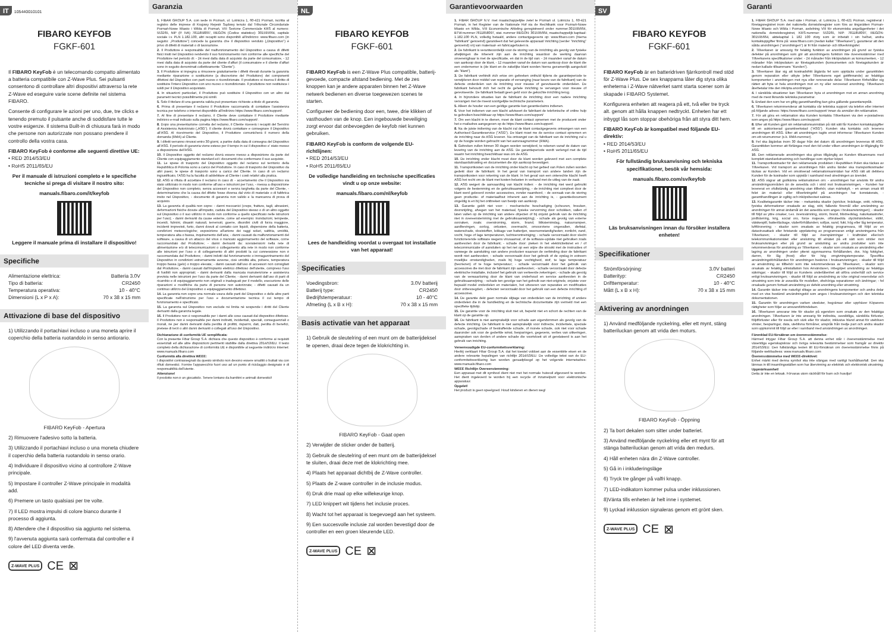IT 105440010101
FIBARO KEYFOB
FGKF-601
Il FIBARO KeyFob è un telecomando compatto alimentato a batteria compatibile con Z-Wave Plus. Sei pulsanti consentono di controllare altri dispositivi attraverso la rete Z-Wave ed eseguire varie scene definite nel sistema FIBARO.
Consente di configurare le azioni per uno, due, tre clicks e tenendo premuto il pulsante anche di soddisfare tutte le vostre esigenze. Il sistema Built-in di chiusura farà in modo che persone non autorizzate non possano prendere il controllo della vostra casa.
FIBARO KeyFob è conforme alle seguenti direttive UE:
• RED 2014/53/EU
• RoHS 2011/65/EU
Per il manuale di istruzioni completo e le specifiche tecniche si prega di visitare il nostro sito:
manuals.fibaro.com/it/keyfob
Leggere il manuale prima di installare il dispositivo!
Specifiche
| Alimentazione elettrica: | Batteria 3.0V |
| Tipo di batteria: | CR2450 |
| Temperatura operativa: | 10 - 40°C |
| Dimensioni (L x P x A): | 70 x 38 x 15 mm |
Attivazione di base del dispositivo
1) Utilizzando il portachiavi incluso o una moneta aprire il coperchio della batteria ruotandolo in senso antiorario.
FIBARO KeyFob - Apertura
2) Rimuovere l'adesivo sotto la batteria.
3) Utilizzando il portachiavi incluso o una moneta chiudere il coperchio della batteria ruotandolo in senso orario.
4) Individuare il dispositivo vicino al controllore Z-Wave principale.
5) Impostare il controller Z-Wave principale in modalità add.
6) Premere un tasto qualsiasi per tre volte.
7) Il LED mostra impulsi di colore bianco durante il processo di aggiunta.
8) Attendere che il dispositivo sia aggiunto nel sistema.
9) l'avvenuta aggiunta sarà confermata dal controller e il colore del LED diventa verde.
Z-WAVE PLUS CE ⊠
Garanzia
1. FIBAR GROUP S.A. con sede in Poznań, ul. Lotnicza 1, 60-421 Poznań, iscritta al registro delle imprese di Krajowy Rejestr Sądowy tenuto dal Tribunale Circondariale Poznań-Nowe Miasto i Wilda di Poznań, VIII Sezione Commerciale KRS al numero: 553265, NIP (P. IVA) 7811858097, REGON (Codice statistico): 301595664, capitale sociale i.v. PLN 1.182.100, altri recapiti sono disponibili all'indirizzo: www.fibaro.com (in seguito: „Produttore") concede la garanzia che il dispositivo venduto („Dispositivo") è privo di difetti di materiali o di lavorazione.
2. Il Produttore è responsabile del malfunzionamento del Dispositivo a causa di difetti fisici insiti nel Dispositivo rendendo il suo funzionamento non conforme alle specifiche del Produttore nel periodo di: - 24 mesi dalla data di acquisto da parte del consumatore, - 12 mesi dalla data di acquisto da parte del cliente d'affari (il consumatore e il cliente d'affari sono in seguito denominati collettivamente "Cliente").
3. Il Produttore si impegna a rimuovere gratuitamente i difetti rilevati durante la garanzia mediante riparazione o sostituzione (a discrezione del Produttore) dei componenti difettosi del Dispositivo con parti nuove o ricondizionate. Il produttore si riserva il diritto di sostituire l'intero Dispositivo con uno nuovo o ricondizionato. Il produttore non restituisce i soldi per il Dispositivo acquistato.
4. In situazioni particolari, il Produttore può sostituire il Dispositivo con un altro dai parametri tecnici possibilmente più simili.
5. Solo il titolare di una garanzia valida può presentare richieste a titolo di garanzia.
6. Prima di presentare il reclamo il Produttore raccomanda di contattare l'assistenza tecnica per telefono o internet disponibile all'indirizzo https://www.fibaro.com/support/.
7. Al fine di presentare il reclamo, il Cliente deve contattare il Produttore mediante indirizzo e-mail indicato sulla pagina https://www.fibaro.com/support/.
8. Dopo una presentazione corretta del reclamo, il Cliente riceverà i recapiti del Servizio di Assistenza Autorizzato („ASG"). Il cliente dovrà contattare e consegnare il Dispositivo all'ASG. Al ricevimento del Dispositivo, il Produttore comunicherà il numero della domanda (RMA) al Cliente.
9. I difetti verranno rimossi entro 30 giorni, a partire dalla data di consegna del Dispositivo all'ASG. Il periodo di garanzia viene esteso per il tempo in cui il dispositivo e' stato messo a disposizione dell'ASG.
10. Il Dispositivo oggetto del reclamo dovrà essere messo a disposizione da parte del Cliente con equipaggiamento standard ed i documenti che confermano il suo acquisto.
11. Le spese di trasporto del Dispositivo oggetto del reclamo sul territorio della Repubblica di Polonia sono a carico del Produttore. In caso di trasporto del Dispositivo da altri paesi, le spese di trasporto sono a carico del Cliente. In caso di un reclamo ingiustificato, l'ASG ha la facoltà di addebitare al Cliente i costi relativi alla pratica.
12. ASG si rifiuta di accettare il reclamo in caso di: - accertamento che il Dispositivo sia stato utilizzato in modo non conforme all'uso e istruzioni per l'uso, - messa a disposizione del Dispositivo non completo, senza accessori e senza targhetta da parte del Cliente, - determinazione che la causa del difetto fosse diversa dal vizio di materiale o di fabbrica insito nel Dispositivo, - documento di garanzia non valido e la mancanza di prova di acquisto.
13. La garanzia di qualità non copre: - danni meccanici (crepe, fratture, tagli, abrasioni, deformazioni fisiche dovute all'impatto, caduta del Dispositivo stesso o di un altro oggetto sul Dispositivo o il suo utilizzo in modo non conforme a quello specificato nelle istruzioni per l'uso); - danni derivanti da cause esterne, come ad esempio: inondazioni, tempeste, incendi, fulmini, disastri naturali, terremoti, guerre, disordini civili di forza maggiore, incidenti imprevisti, furto, danni dovuti al contatto con liquidi, dispersione della batteria, condizioni meteorologiche; esposizione all'azione dei raggi solari, sabbia, umidità, temperatura alta o bassa, inquinamento dell'aria; - danni causati da malfunzionamenti del software, a causa di un attacco del virus o mancato aggiornamento del software, come raccomandato dal Produttore; - danni derivanti da: sovratensioni nella rete di alimentazione e/o di telecomunicazioni o collegamento alla rete in modo non conforme alle istruzioni per l'uso o di collegamento di altri prodotti la cui connessione non è raccomandata dal Produttore; - danni indotti dal funzionamento o immagazzinamento del Dispositivo in condizioni estremamente avverse, cioè umidità alta, polvere, temperatura troppo bassa (gelo) o troppo elevata; - danni causati dall'uso di accessori non consigliati dal Produttore; - danni causati dall'impianto elettrico difettoso dell'utente, compreso l'uso di fusibili non appropriati; - danni derivanti dalla mancata manutenzione e assistenza prevista nelle istruzioni per l'uso da parte del Cliente; - danni derivanti dall'uso di parti di ricambio e di equipaggiamento non originali o inadeguati per il modello, esecuzione delle riparazioni e modifiche da parte di persone non autorizzate; - difetti causati da un continuo utilizzo del Dispositivo o equipaggiamento difettoso.
14. La garanzia non copre una normale usura delle parti del Dispositivo o delle altre parti specificate nell'istruzione per l'uso e documentazione tecnica il cui tempo di funzionamento è specificato.
15. La garanzia sul Dispositivo non esclude né limita né sospende i diritti del Cliente derivanti dalla garanzia legale.
16. Il Produttore non è responsabile per i danni alle cose causati dal dispositivo difettoso. Il Produttore non è responsabile per danni indiretti, incidentali, speciali, conseguenziali o morali, né per danni derivanti dalla perdita di profitti, risparmi, dati, perdita di benefici, pretese di terzi o altri danni derivanti o collegati all'uso del Dispositivo.
Dichiarazione di conformità UE semplificata:
Con la presente Fibar Group S.A. dichiara che questo dispositivo è conforme ai requisiti essenziali ed alle altre disposizioni pertinenti stabilite dalla direttiva 2014/53/EU. Il testo completo della dichiarazione di conformità UE è disponibile al seguente indirizzo Internet: www.manuals.fibaro.com
Conformità alla direttiva WEEE:
I dispositivi contrassegnati da questo simbolo non devono essere smaltiti o buttati via con rifiuti domestici. Fornire l'apparecchio fuori uso ad un punto di riciclaggio designato è di responsabilità dell'utente.
Attenzione!
Il prodotto non è un giocattolo. Tenere lontano da bambini e animali domestici!
NL
FIBARO KEYFOB
FGKF-601
FIBARO KeyFob is een Z-Wave Plus compatible, batterij-gevoede, compacte afstand bediening. Met de zes knoppen kan je andere apparaten binnen het Z-Wave netwerk bedienen en diverse toegewezen scenes te starten.
Configureer de bediening door een, twee, drie klikken of vasthouden van de knop. Een ingebouwde beveiliging zorgt ervoor dat onbevoegden de keyfob niet kunnen gebruiken.
FIBARO KeyFob is conform de volgende EU-richtlijnen:
• RED 2014/53/EU
• RoHS 2011/65/EU
De volledige handleiding en technische specificaties vindt u op onze website:
manuals.fibaro.com/nl/keyfob
Lees de handleiding voordat u overgaat tot installatie van het apparaat!
Specificaties
| Voedingsbron: | 3.0V batterij |
| Batterij type: | CR2450 |
| Bedrijfstemperatuur: | 10 - 40°C |
| Afmeting (L x B x H): | 70 x 38 x 15 mm |
Basis activatie van het apparaat
1) Gebruik de sleutelring of een munt om de batterijdeksel te openen, draai deze tegen de klokrichting in.
FIBARO KeyFob - Gaat open
2) Verwijder de sticker onder de batterij.
3) Gebruik de sleutelring of een munt om de batterijdeksel te sluiten, draai deze met de klokrichting mee.
4) Plaats het apparaat dichtbij de Z-Wave controller.
5) Plaats de Z-wave controller in de inclusie modus.
6) Druk drie maal op elke willekeurige knop.
7) LED knippert wit tijdens het inclusie proces.
8) Wacht tot het apparaat is toegevoegd aan het systeem.
9) Een succesvolle inclusie zal worden bevestigd door de controller en een groen kleurende LED.
Z-WAVE PLUS CE ⊠
Garantievoorwaarden
1. FIBAR GROUP N.V. met maatschappelijke zetel te Poznań ul. Lotnicza 1, 60-421 Poznań, in het Register van de Nationale Hof via de Rechtbank voor Poznań-Nowe Miasto en Wilda, VIII Economische Afdeling geregistreerd onder nummer:301595664, BTW-nummer:7811858097, stat. nummer REGON: 301595664, maatschappelijk kapitaal: 1.182.100 PLN, volledig betaald, andere contactgegevens op: www.fibaro.com (hierna "fabrikant" genoemd) garandeert dat het geleverde apparaat/ inrichting (verder "inrichting" genoemd) vrij van materiaal- en fabricagefouten is.
2. De fabrikant is verantwoordelijk voor de storing van de inrichting als gevolg van fysieke afwijkingen die inherent zijn aan de inrichting waardoor de werking daarvan onverenigbaar is met de specificatie, en dat in de tijd van: - 24 maanden vanaf de datum van aankoop door de klant, - 12 maanden vanaf de datum van aankoop door de klant die een ondernemer is (de klant en de zakelijke klant worden hierna gezamenlijk aangeduid als "klant").
3. De fabrikant verbindt zich ertoe om gebreken onthuld tijdens de garantieperiode te verwijderen door middel van reparatie of vervanging (naar keuze van de fabrikant) van de defecte onderdelen van de inrichting voor nieuwe of gereviseerde onderdelen. De fabrikant behoudt zich het recht de gehele inrichting te vervangen voor nieuwe of gereviseerde. De fabrikant betaalt geen geld voor de gekochte inrichting terug.
4. In bijzondere situaties kan de fabrikant de inrichting door een nadere inrichting vervangen met de meest soortgelijke technische parameters.
5. Alleen de houder van een geldige garantie kan garantieclaims indienen.
6. Voor het indienen van een klacht adviseert de fabrikant de telefonische of online hulp te gebruiken beschikbaar op https://www.fibaro.com/support/
7. Om een klacht in te dienen, moet de klant contact opnemen met de producent onder het e-mailadres aangegeven op de https://www.fibaro.com/support/.
8. Na de juiste indiening van de klacht zal de klant contactgegevens ontvangen van een Authorised Garantieservice ("ASG"). De klant moet me de service contact opnemen en de inrichting naar de ASG leveren. Na ontvangst van de fabrikant van de inrichting zal u op de hoogte worden gebracht van het aanvraagnummer (RMA).
9. Gebreken zullen binnen 30 dagen worden verwijderd, te rekenen vanaf de datum van levering van de inrichting aan de ASG. De garantieperiode wordt verlengd met de tijd waarin het inrichting beschikbaar was om de ASG.
10. De inrichting onder klacht moet door de klant worden geleverd met een complete standaarduitrusting en documenten die zijn aankoop bevestigen.
11. Transportkosten van de inrichting onder klacht op het gebied van Polen zullen worden gedekt door de fabrikant. In het geval van transport van andere landen zijn de transportkosten voor rekening van de klant. In het geval van een onterechte klacht heeft ASG het recht om de klant met kosten belasten in verband met de uitleg van de zaak.
12. ASG weigert de aanvaarding van klacht indien: - de inrichting niet werd gebruikt volgens de bestemming en de gebruiksaanwijzing, - de inrichting niet compleet door de klant werd geleverd zonder accessoires, zonder naambord, - de oorzaak van de storing geen productie- of materiaalfout inherent aan de inrichting is, - garantiedocument ongeldig is en bij het ontbreken van bewijs van aankoop.
13. Garantie geldt niet voor: - mechanische beschadiging (scheuren, breuken, doorsnijding, afvegen van het materiaal, fysieke vervorming door schokken, vallen of laten vallen op de inrichting van andere objecten of bij onjuist gebruik van de inrichting niet in overeenstemming met de gebruiksaanwijzing); - schade als gevolg van externe oorzaken, zoals: overstroming, storm, brand, bliksieminslag, natuurrampen, aardbevingen, oorlog, onlusten, overmacht, onvoorziene ongevallen, diefstal, waterschade, vloeistoffen, lekkage van batterijen, weersomstandigheden; zonlicht, zand, vocht, hoge of lage temperaturen, luchtverontreiniging; - schade veroorzaakt door slecht functionerende software wegens virusaanval, of de software-update niet gebruiken zoals aanbevolen door de fabrikant; - schade door: pieken in het elektriciteitsnet en / of telecommunicatie of aansluiten op het net op een wijze die strookt met de instructies of vanwege de aansluiting van andere producten waarvan de verbinding door de fabrikant wordt niet aanbevolen; - schade veroorzaakt door het gebruik of de opslag in extreem moeilijke omstandigheden, zoals bij hoge vochtigheid, stof, te lage temperatuur (bevriezen) of te hoge temperatuur; - schade veroorzaakt door het gebruik van accessoires die niet door de fabrikant zijn aanbevolen; - schade veroorzaakt door defecte elektrische installatie, inclusief het gebruik van verkeerde zekeringen; - schade als gevolg van de verwaarlozing door de klant van onderhoud en service aanbevolen in de gebruiksaanwijzing; - schade ten gevolge van het gebruik van niet-originele, onjuiste voor bepaald model onderdelen en materialen, het uitvoeren van reparaties en modificaties door onbevoegden; - defecten veroorzaakt door het gebruik van een defecte inrichting of accessoires.
14. De garantie dekt geen normale slijtage van onderdelen van de inrichting of andere onderdelen die in de handleiding en de technische documentatie zijn vermeld met een specifieke tijdstip.
15. De garantie voor de inrichting sluit niet uit, beperkt niet en schort de rechten van de klant op de garantie op.
16. De fabrikant is niet aansprakelijk voor schade aan eigendommen als gevolg van de defecte inrichting. De fabrikant is niet aansprakelijk voor indirecte, incidentele, speciale schade, gevolgschade of bestraffende schade, of morele schade, ook niet voor schade daaronder ook voor de gederfde winst, besparingen, gegevens, verlies van uitkeringen, aanspraken van derden of andere schade die voortvloeit uit of gerelateerd is aan het gebruik van inrichting.
Vereenvoudigde EU-conformiteitsverklaring:
Hierbij verklaart Fibar Group S.A. dat het toestel voldoet aan de essentiële eisen en de andere relevante bepalingen van richtlijn 2014/53/EU. De volledige tekst van de EU-conformiteitsverklaring kan worden geraadpleegd op het volgende internetadres: www.manuals.fibaro.com
WEEE Richtlijn Overeenstemming:
Een apparaat met dit symbool dient niet met het normale huisvuil afgevoerd te worden. Het dient ingeleverd te worden bij een recycle of inzamelpunt voor elektronische apparatuur.
Opgelet!
Het product is geen speelgoed. Houd kinderen en dieren weg!
SV
FIBARO KEYFOB
FGKF-601
FIBARO KeyFob är en batteridriven fjärrkontroll med stöd för Z-Wave Plus. De sex knapparna låter dig styra olika enheterna i Z-Wave nätverket samt starta scener som är skapade i FIBARO Systemet.
Konfigurera enheten att reagera på ett, två eller tre tryck alt. genom att hålla knappen nedtryckt. Enheten har ett inbyggt lås som stoppar obehöriga från att styra ditt hem.
FIBARO KeyFob är kompatibel med följande EU-direktiv:
• RED 2014/53/EU
• RoHS 2011/65/EU
För fullständig bruksanvisning och tekniska specifikationer, besök vår hemsida:
manuals.fibaro.com/sv/keyfob
Läs bruksanvisningen innan du försöker installera enheten!
Specifikationer
| Strömförsörjning: | 3.0V batteri |
| Batterityp: | CR2450 |
| Drifttemperatur: | 10 - 40°C |
| Mått (L x B x H): | 70 x 38 x 15 mm |
Aktivering av anordningen
1) Använd medföljande nyckelring, eller ett mynt, stäng batteriluckan genom att vrida den moturs.
FIBARO KeyFob - Öppning
2) Ta bort dekalen som sitter under batteriet.
3) Använd medföljande nyckelring eller ett mynt för att stänga batteriluckan genom att vrida den medurs.
4) Håll enheten nära din Z-Wave controller.
5) Gå in i inkluderingsläge
6) Tryck tre gånger på valfri knapp.
7) LED-indikatorn kommer pulsa under inklussionen.
8)Vänta tills enheten är helt inne i systemet.
9) Lyckad inklussion signaleras genom ett grönt sken.
Z-WAVE PLUS CE ⊠
Garanti
1. FIBAR GROUP S.A. med säte i Poznan, ul. Lotnicza 1, 60-421 Poznan, registrerat i företagsregistret inom det nationella domstolsregister som förs av tingsrätten Poznan-Nowe Miasto och Wilda i Poznan, avdelning VIII för ekonomiska angelägenheter i det nationella domstolsregistret, KRS-nummer: 553265, NIP: 7811858097, REGON: 301595664, aktiekapital 1 182 100 zloty som är inbetalt i sin helhet, andra kontaktuppgifter finns på: www.fibaro.com (nedan kallat "Tillverkaren"), garanterar att den sålda anordningen ("anordningen") är fri från material- och tillverkningsfel.
2. Tillverkaren är ansvarig för felaktig funktion av anordningen på grund av fysiska defekter på anordningen som gör att anordningens funktion inte överensstämmer med Tillverkarens specifikationer under: - 24 månader från inköpsdatum av konsumenten, - 12 månader från inköpsdatum av företagskunden (konsumenten och företagskunden är nedan kallade tillsammans "Kunden").
3. Tillverkaren åtar sig att kostnadsfritt åtgärda fel som upptäcks under garantitiden genom reparation eller utbyte (efter Tillverkarens eget gottfinnande) av felaktiga komponenter i anordningen mot nya eller renoverade delar. Tillverkaren förbehåller sig rätten att byta ut hela anordningen mot en ny eller renoverad anordning. Tillverkaren återbetalar inte den inköpta anordningen.
4. I särskilda situationer kan Tillverkaren byta ut anordningen mot en annan anordning med de mest liknande tekniska parametrar.
5. Endast den som har en giltig garantihandling kan göra gällande garantianspråk.
6. Tillverkaren rekommenderar att kontakta vår tekniska support via telefon eller internet på följande adress: https://www.fibaro.com/support/ innan du anmäler din reklamation.
7. För att göra en reklamation ska Kunden kontakta Tillverkaren via den e-postadress som anges på https://www.fibaro.com/support/.
8. Efter att Kunden gjort sin reklamationsanmälan på rätt sätt får Kunden kontaktuppgifter till en auktoriserad garantiverkstad ("ASG"). Kunden ska kontakta och leverera anordningen till ASG. Efter att anordningen tagits emot informerar Tillverkaren Kunden om ett returnummer (s.k. RMA-nummer).
9. Fel ska åtgärdas inom 30 dagar från det datum då anordningen levereras till ASG. Garantitiden kommer att förlängas med den tid under vilken anordningen är tillgänglig för ASG.
10. Den reklamerade anordningen ska göras tillgänglig av Kunden tillsammans med komplett standardutrustning och handlingar som styrker köpet.
11. Transportkostnader för den reklamerade produkten i Republiken Polen ska täckas av Tillverkaren. Vid transport av anordningen från andra länder ska transportkostnader täckas av Kunden. Vid en omotiverad reklamationsanmälan har ASG rätt att debitera Kunden för de kostnader som uppstår i samband med utredningen av ärendet.
12. ASG vägrar att godkänna reklamationen om: - anordningen har använts för andra användningsområden än de avsedda och i strid mot bruksanvisningen, - Kunden har levererat en ofullständig anordning utan tillbehör, utan märkskylt, - en annan orsak till felet än material- eller tillverkningsfel på anordningen har konstaterats, - garantihandlingen är ogiltig och inköpsbeviset saknas.
13. Kvalitetsgarantin täcker inte: - mekaniska skador (sprickor, bräckage, snitt, nötning, fysiska deformationer orsakade av slag, stöt, fallande föremål eller användning av anordningen för annat ändamål än det avsedda som anges i bruksanvisningen); - skador till följd av yttre orsaker, t.ex. översvämning, storm, brand, blixtnedslag, naturkatastrofer, jordbävning, krig, social oro, force majeure, oförutsedda olyckshändelser, stöld, vätskespill, batteriläckage, väderförhållanden; solljus, sand, fukt, hög eller låg temperatur, luftförorening; - skador som orsakats av felaktig programvara, till följd av en datavirusattack eller bristande uppdatering av programvaran enligt anvisningarna från Tillverkaren; - skador till följd av överspänningar i kraftnätet eller/och telekommunikationsnätet eller anslutning till elnätet på ett sätt som strider mot bruksanvisningen eller på grund av anslutning av andra produkter som inte rekommenderas för anslutning av Tillverkaren; - skador som orsakats av användning eller lagring av anordningen under ytterst ogynnsamma förhållanden, dvs. hög fuktighet, damm, för låg (frost) eller för hög omgivningstemperatur. Specifika användningsförhållanden för anordningen beskrivs i bruksanvisningen; - skador till följd av användning av tillbehör som inte rekommenderas av Tillverkaren; - skador som orsakats av felaktig elinstallation hos Användaren, inbegripet användning av felaktiga säkringar; - skador till följd av Kundens underlåtenhet att utföra underhåll och service enligt bruksanvisningen; - skador till följd av användning av icke original reservdelar och utrustning som inte är avsedda för modellen, obehöriga reparationer och ändringar; - fel orsakade genom fortsatt användning av defekt anordning eller utrustning.
14. Garantin täcker inte naturligt slitage av anordningens komponenter och andra delar med en viss bestämd användningstid som anges i bruksanvisningen och den tekniska dokumentationen.
15. Garantin för anordningen varken utesluter, begränsar eller upphäver Köparens rättigheter som följer av ansvarsförbindelsen.
16. Tillverkaren ansvarar inte för skador på egendom som orsakats av den felaktiga anordningen. Tillverkaren är inte ansvarig för indirekta, oavsiktliga, särskilda förluster, följdförluster eller för sveda och värk eller för skador, inklusive bland annat för utebliven vinster, besparingar, data, uteblivna förmåner, anspråk från tredje part och andra skador som uppkommit till följd av eller i samband med användningen av anordningen.
Förenklad EU-försäkran om överensstämmelse:
Härmed intygar Fibar Group S.A. att denna enhet står i överensstämmelse med väsentliga egenskapskrav och övriga relevanta bestämmelser som framgår av direktiv 2014/53/EU. Den fullständiga texten till EU-försäkran om överensstämmelse finns på följande webbadress: www.manuals.fibaro.com
Överensstämmelse med WEEE-direktivet:
Enhet märkt med denna symbol ska inte slängas med vanligt hushållsavfall. Den ska lämnas in till insamlingsställen som har återvinning av elektrisk och elektronisk utrustning.
Uppmärksamhet!
Detta är inte en leksak. Förvaras utom räckhåll för barn och husdjur!